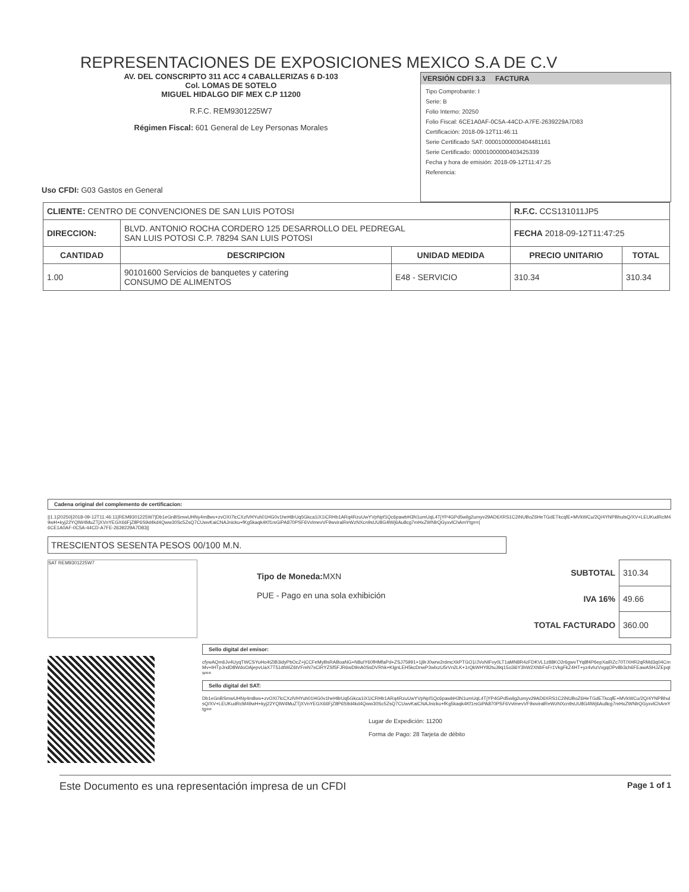REPRESENTACIONES DE EXPOSICIONES MEXICO S.A DE C.V
AV. DEL CONSCRIPTO 311 ACC 4 CABALLERIZAS 6 D-103
Col. LOMAS DE SOTELO
MIGUEL HIDALGO DIF MEX C.P 11200
R.F.C. REM9301225W7
Régimen Fiscal: 601 General de Ley Personas Morales
Uso CFDI: G03 Gastos en General
VERSIÓN CDFI 3.3 FACTURA
Tipo Comprobante: I
Serie: B
Folio Interno: 20250
Folio Fiscal: 6CE1A0AF-0C5A-44CD-A7FE-2639229A7D83
Certificación: 2018-09-12T11:46:11
Serie Certificado SAT: 00001000000404481161
Serie Certificado: 00001000000403425339
Fecha y hora de emisión: 2018-09-12T11:47:25
Referencia:
| CLIENTE: CENTRO DE CONVENCIONES DE SAN LUIS POTOSI | | | R.F.C. CCS131011JP5 | |
| DIRECCION: | BLVD. ANTONIO ROCHA CORDERO 125 DESARROLLO DEL PEDREGAL SAN LUIS POTOSI C.P. 78294 SAN LUIS POTOSI | | FECHA 2018-09-12T11:47:25 | |
| CANTIDAD | DESCRIPCION | UNIDAD MEDIDA | PRECIO UNITARIO | TOTAL |
| 1.00 | 90101600 Servicios de banquetes y catering CONSUMO DE ALIMENTOS | E48 - SERVICIO | 310.34 | 310.34 |
Cadena original del complemento de certificacion:
||1.1|20250|2018-09-12T11:46:11|REM9301225W7|Db1eGnBSmwUHNy4m8wv+zvOXI7lcCXzlVHYuh01HG0v1heH8rUq5Gkca1iX1iCRHb1ARq4RzuUwYVpNpf1Qc6pawbH3N1umUqL4TjYP4GPd5wilg2umyv29AD6XRS1C2iNUBoZ6HeTGdETkcqfE+MVkWCu/2Q/4YNPBhulsQ/XV+LEUKudRcM49wH+kyj22YQlW4MuZTjXVnYEGX66FjZ8P6S9d4kd4Qww30Sc5ZsQ7CUwvKaiCNAJnicku+fKg5kaqk4Kf1rsGiPA870PSF6VvlmevVF9wviralReWzNXcn9sUU8G4lWj6Au8cg7mHxZWNlrQGyxvlChAmYtg==|
6CE1A0AF-0C5A-44CD-A7FE-2639229A7D83||
TRESCIENTOS SESENTA PESOS 00/100 M.N.
SAT REM9301225W7
Tipo de Moneda: MXN
PUE - Pago en una sola exhibición
| SUBTOTAL | 310.34 |
| IVA 16% | 49.66 |
| TOTAL FACTURADO | 360.00 |
Sello digital del emisor:
cfywAQm6Jv4UyqTWCSYuHo4tZiB3idyPbOcZ+jCCFeMyBsRABoaNG+N8uIY60fHMfaPd+ZSJ75991+1j9rJ0wrw2rdmcXkPTGO1/JVoNIFvy0LT1aMN8R4zFDKVL1z88KO2r6gwvTYq8f4P6epXaiRZc70T/XHR2qRMd3q04CmMv+IHTpJndD8WdoOAjepvUaX7T51dtWiZ6tVFmN7sCiRYZSf5FJR6wD9nA0SsDVRhk+KlgnLEH5kcDnwP3wlxzU5rVn2LK+1rQkWHY82tuJ9q15o3i6Y3hW2XNbFsFr1VkgFkZ4HT+yz4vhzVxgqOPv8b3ch6FEawASHJZEpqtw==
Sello digital del SAT:
Db1eGnBSmwUHNy4m8wv+zvOXI7lcCXzlVHYuh01HG0v1heH8rUq5Gkca1iX1iCRHb1ARq4RzuUwYVpNpf1Qc6pawbH3N1umUqL4TjYP4GPd5wilg2umyv29AD6XRS1C2iNUBoZ6HeTGdETkcqfE+MVkWCu/2Q/4YNPBhulsQ/XV+LEUKudRcM49wH+kyj22YQlW4MuZTjXVnYEGX66FjZ8P6S9d4kd4Qww30Sc5ZsQ7CUwvKaiCNAJnicku+fKg5kaqk4Kf1rsGiPA870PSF6VvlmevVF9wviralReWzNXcn9sUU8G4lWj6Au8cg7mHxZWNlrQGyxvlChAmYtg==
Lugar de Expedición: 11200
Forma de Pago: 28 Tarjeta de débito
Este Documento es una representación impresa de un CFDI Page 1 of 1